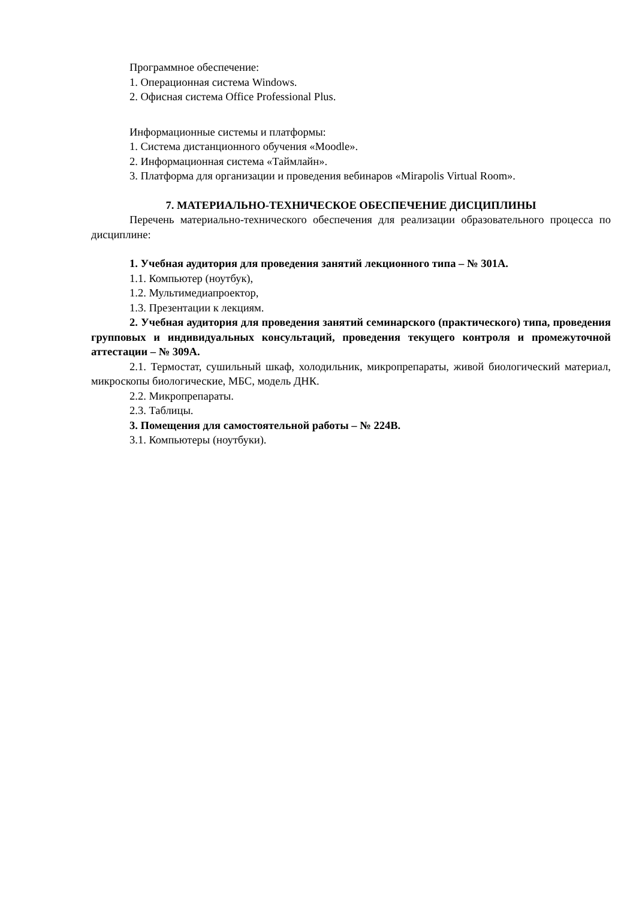Программное обеспечение:
1. Операционная система Windows.
2. Офисная система Office Professional Plus.
Информационные системы и платформы:
1. Система дистанционного обучения «Moodle».
2. Информационная система «Таймлайн».
3. Платформа для организации и проведения вебинаров «Mirapolis Virtual Room».
7. МАТЕРИАЛЬНО-ТЕХНИЧЕСКОЕ ОБЕСПЕЧЕНИЕ ДИСЦИПЛИНЫ
Перечень материально-технического обеспечения для реализации образовательного процесса по дисциплине:
1. Учебная аудитория для проведения занятий лекционного типа – № 301А.
1.1. Компьютер (ноутбук),
1.2. Мультимедиапроектор,
1.3. Презентации к лекциям.
2. Учебная аудитория для проведения занятий семинарского (практического) типа, проведения групповых и индивидуальных консультаций, проведения текущего контроля и промежуточной аттестации – № 309А.
2.1. Термостат, сушильный шкаф, холодильник, микропрепараты, живой биологический материал, микроскопы биологические, МБС, модель ДНК.
2.2. Микропрепараты.
2.3. Таблицы.
3. Помещения для самостоятельной работы – № 224В.
3.1. Компьютеры (ноутбуки).